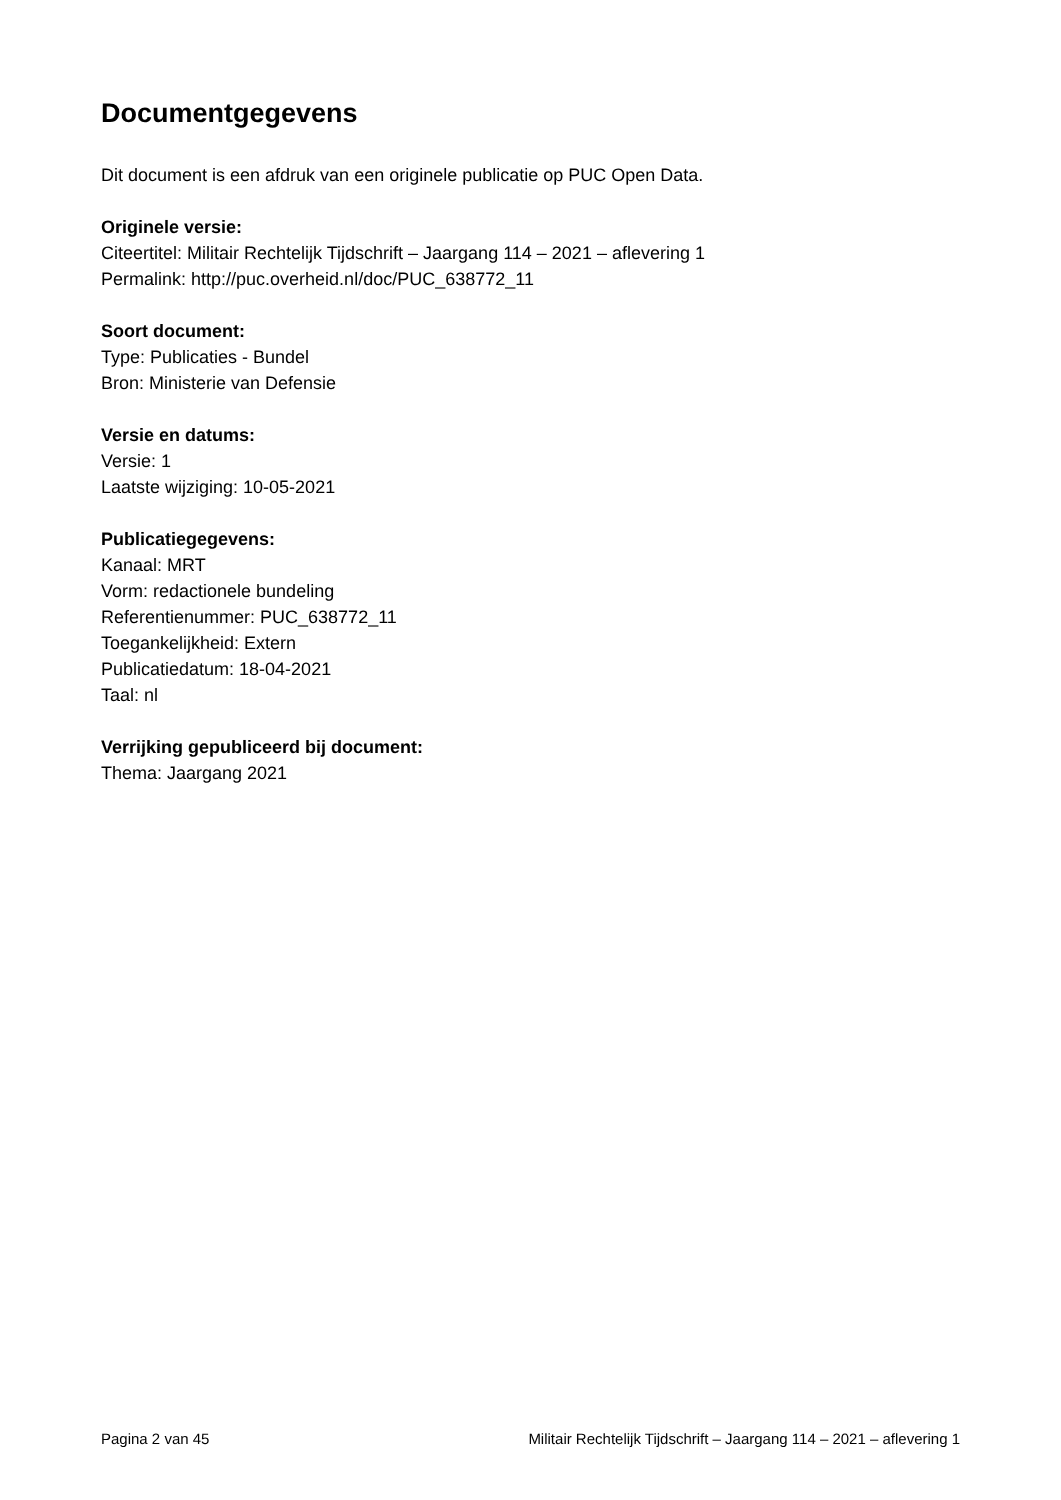Documentgegevens
Dit document is een afdruk van een originele publicatie op PUC Open Data.
Originele versie:
Citeertitel: Militair Rechtelijk Tijdschrift – Jaargang 114 – 2021 – aflevering 1
Permalink: http://puc.overheid.nl/doc/PUC_638772_11
Soort document:
Type: Publicaties - Bundel
Bron: Ministerie van Defensie
Versie en datums:
Versie: 1
Laatste wijziging: 10-05-2021
Publicatiegegevens:
Kanaal: MRT
Vorm: redactionele bundeling
Referentienummer: PUC_638772_11
Toegankelijkheid: Extern
Publicatiedatum: 18-04-2021
Taal: nl
Verrijking gepubliceerd bij document:
Thema: Jaargang 2021
Pagina 2 van 45 Militair Rechtelijk Tijdschrift – Jaargang 114 – 2021 – aflevering 1